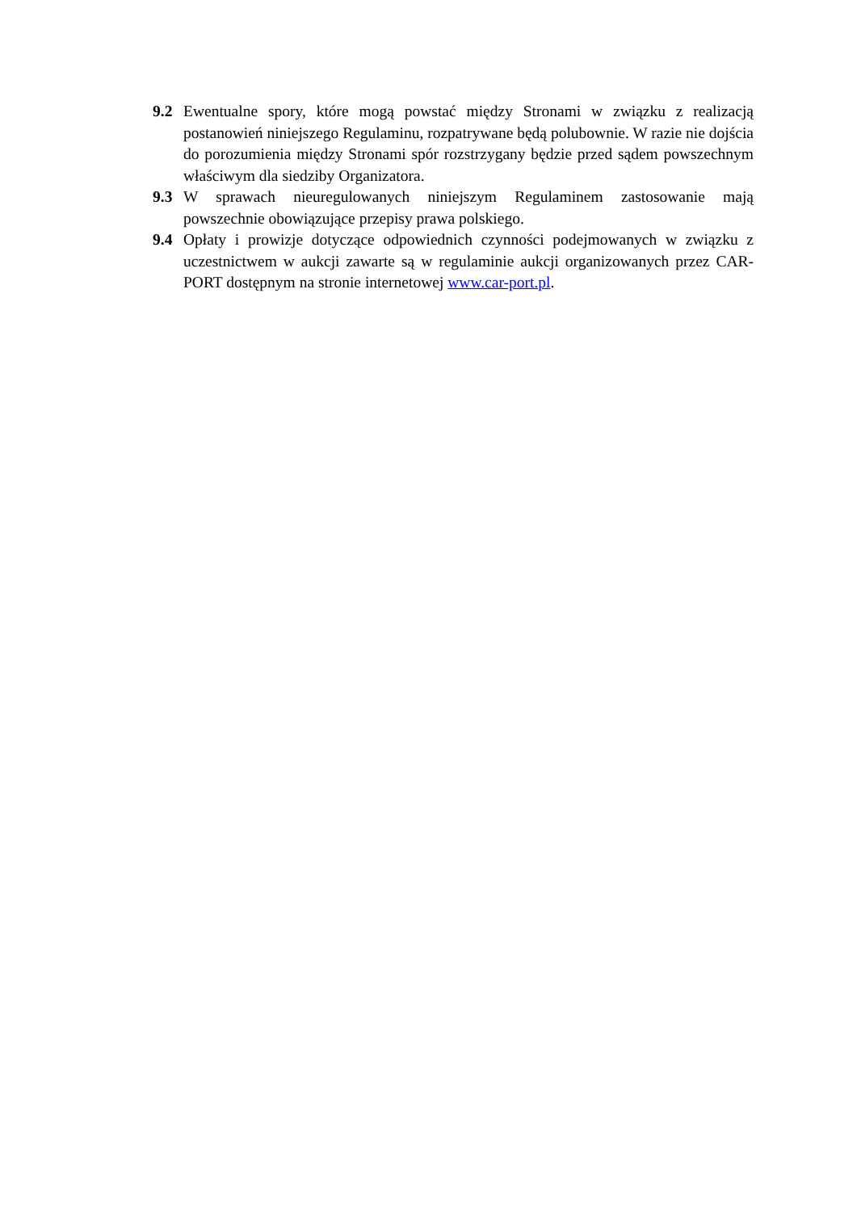9.2 Ewentualne spory, które mogą powstać między Stronami w związku z realizacją postanowień niniejszego Regulaminu, rozpatrywane będą polubownie. W razie nie dojścia do porozumienia między Stronami spór rozstrzygany będzie przed sądem powszechnym właściwym dla siedziby Organizatora.
9.3 W sprawach nieuregulowanych niniejszym Regulaminem zastosowanie mają powszechnie obowiązujące przepisy prawa polskiego.
9.4 Opłaty i prowizje dotyczące odpowiednich czynności podejmowanych w związku z uczestnictwem w aukcji zawarte są w regulaminie aukcji organizowanych przez CAR-PORT dostępnym na stronie internetowej www.car-port.pl.